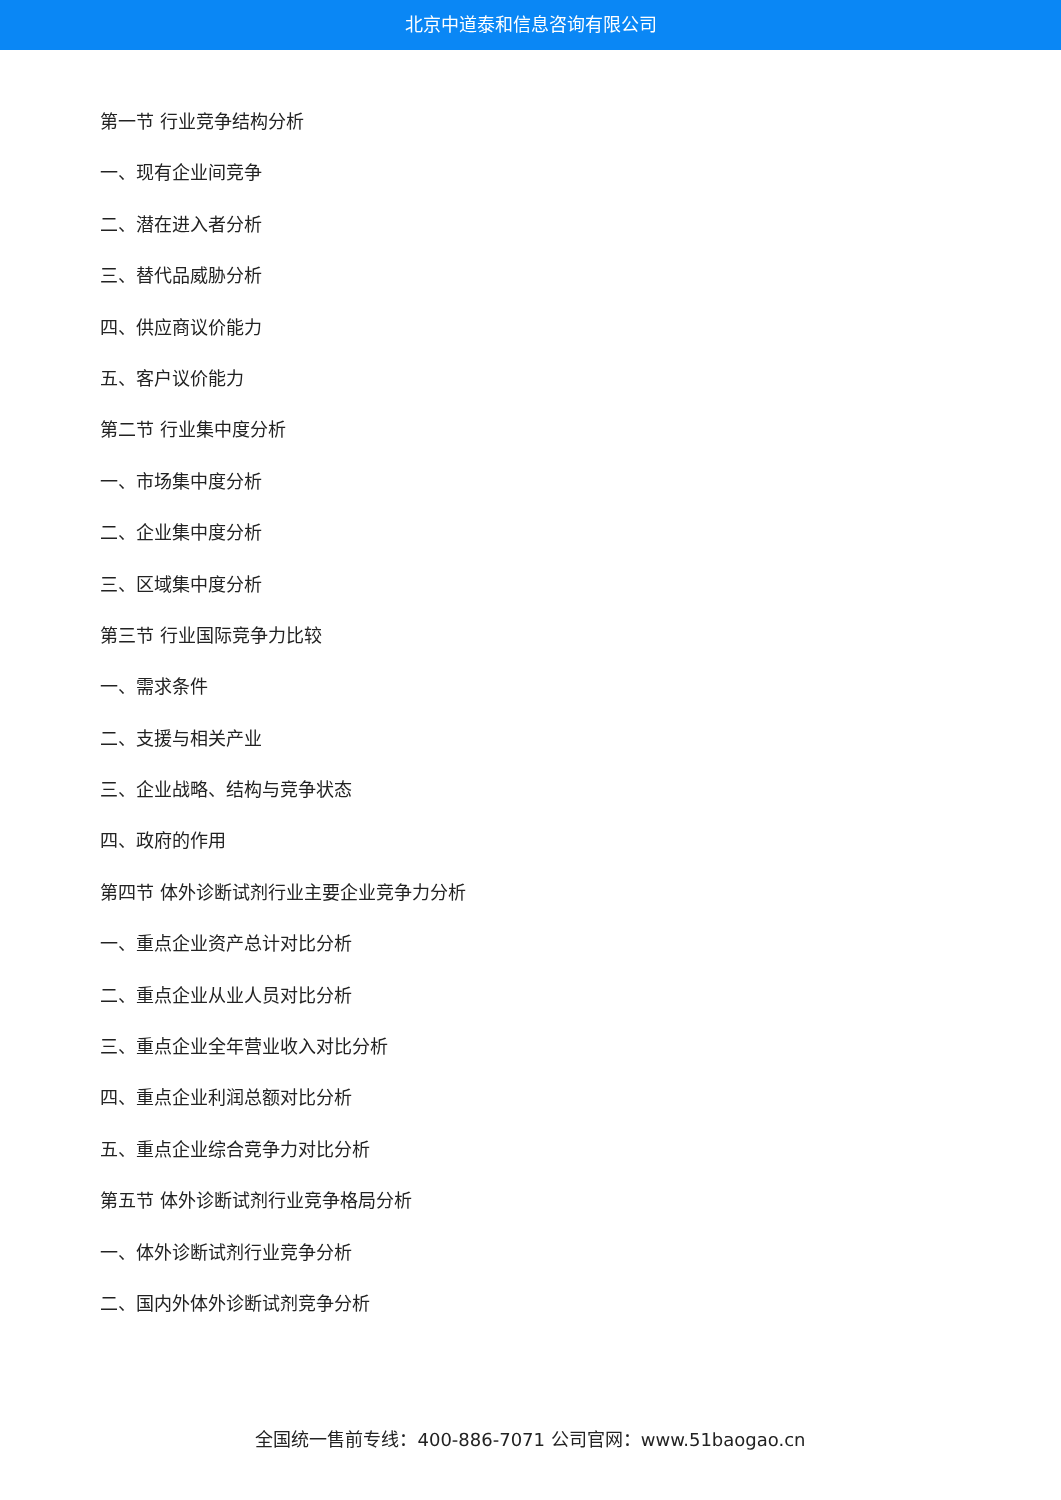北京中道泰和信息咨询有限公司
第一节 行业竞争结构分析
一、现有企业间竞争
二、潜在进入者分析
三、替代品威胁分析
四、供应商议价能力
五、客户议价能力
第二节 行业集中度分析
一、市场集中度分析
二、企业集中度分析
三、区域集中度分析
第三节 行业国际竞争力比较
一、需求条件
二、支援与相关产业
三、企业战略、结构与竞争状态
四、政府的作用
第四节 体外诊断试剂行业主要企业竞争力分析
一、重点企业资产总计对比分析
二、重点企业从业人员对比分析
三、重点企业全年营业收入对比分析
四、重点企业利润总额对比分析
五、重点企业综合竞争力对比分析
第五节 体外诊断试剂行业竞争格局分析
一、体外诊断试剂行业竞争分析
二、国内外体外诊断试剂竞争分析
全国统一售前专线：400-886-7071 公司官网：www.51baogao.cn